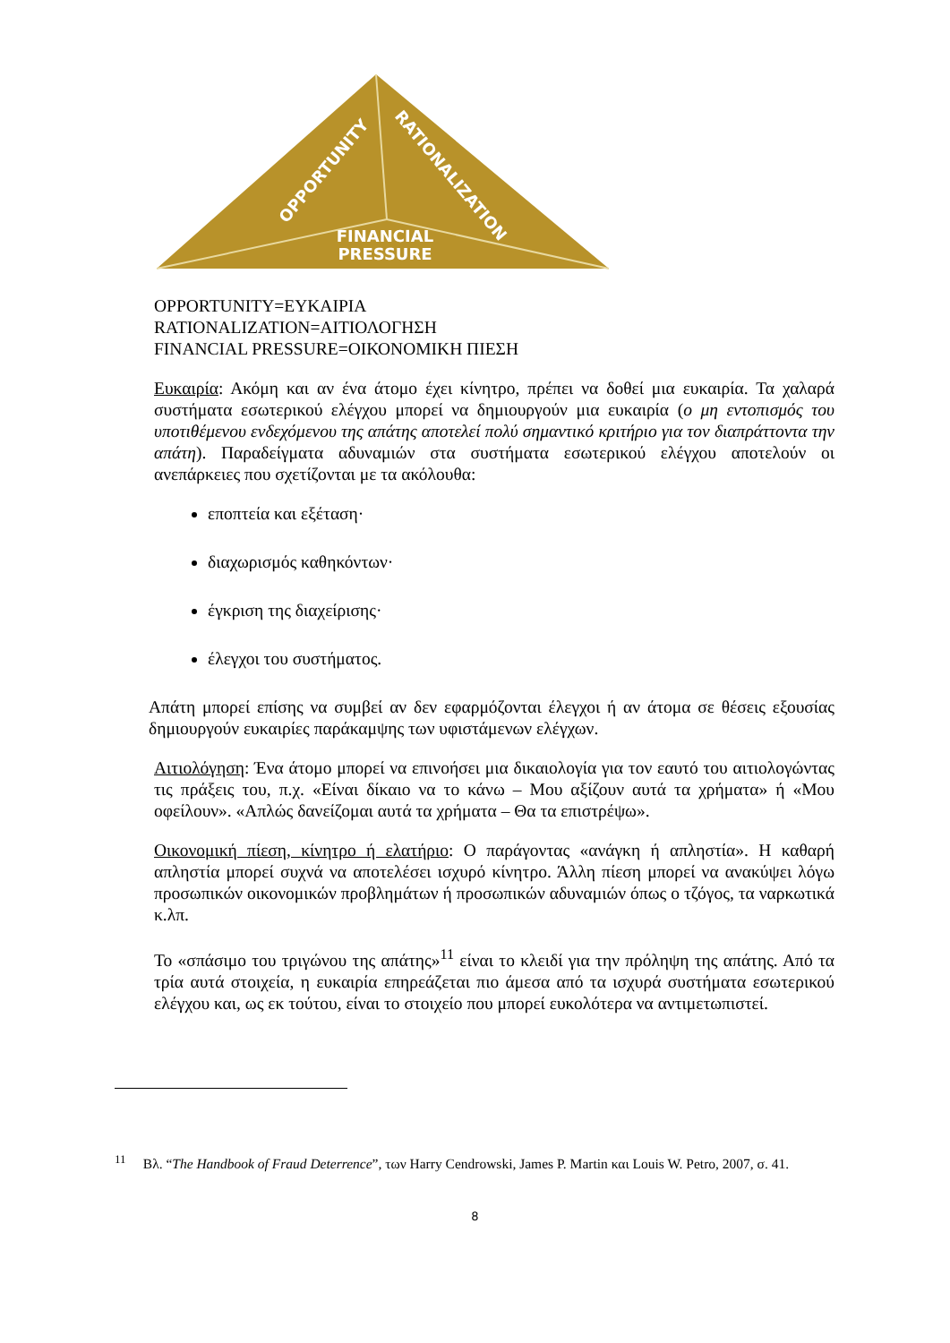OPPORTUNITY
RATIONALIZATION
FINANCIAL
PRESSURE
OPPORTUNITY=ΕΥΚΑΙΡΙΑ
RATIONALIZATION=ΑΙΤΙΟΛΟΓΗΣΗ
FINANCIAL PRESSURE=ΟΙΚΟΝΟΜΙΚΗ ΠΙΕΣΗ
Ευκαιρία: Ακόμη και αν ένα άτομο έχει κίνητρο, πρέπει να δοθεί μια ευκαιρία. Τα χαλαρά συστήματα εσωτερικού ελέγχου μπορεί να δημιουργούν μια ευκαιρία (ο μη εντοπισμός του υποτιθέμενου ενδεχόμενου της απάτης αποτελεί πολύ σημαντικό κριτήριο για τον διαπράττοντα την απάτη). Παραδείγματα αδυναμιών στα συστήματα εσωτερικού ελέγχου αποτελούν οι ανεπάρκειες που σχετίζονται με τα ακόλουθα:
εποπτεία και εξέταση·
διαχωρισμός καθηκόντων·
έγκριση της διαχείρισης·
έλεγχοι του συστήματος.
Απάτη μπορεί επίσης να συμβεί αν δεν εφαρμόζονται έλεγχοι ή αν άτομα σε θέσεις εξουσίας δημιουργούν ευκαιρίες παράκαμψης των υφιστάμενων ελέγχων.
Αιτιολόγηση: Ένα άτομο μπορεί να επινοήσει μια δικαιολογία για τον εαυτό του αιτιολογώντας τις πράξεις του, π.χ. «Είναι δίκαιο να το κάνω – Μου αξίζουν αυτά τα χρήματα» ή «Μου οφείλουν». «Απλώς δανείζομαι αυτά τα χρήματα – Θα τα επιστρέψω».
Οικονομική πίεση, κίνητρο ή ελατήριο: Ο παράγοντας «ανάγκη ή απληστία». Η καθαρή απληστία μπορεί συχνά να αποτελέσει ισχυρό κίνητρο. Άλλη πίεση μπορεί να ανακύψει λόγω προσωπικών οικονομικών προβλημάτων ή προσωπικών αδυναμιών όπως ο τζόγος, τα ναρκωτικά κ.λπ.
Το «σπάσιμο του τριγώνου της απάτης»<sup>11</sup> είναι το κλειδί για την πρόληψη της απάτης. Από τα τρία αυτά στοιχεία, η ευκαιρία επηρεάζεται πιο άμεσα από τα ισχυρά συστήματα εσωτερικού ελέγχου και, ως εκ τούτου, είναι το στοιχείο που μπορεί ευκολότερα να αντιμετωπιστεί.
<sup>11</sup> Βλ. “The Handbook of Fraud Deterrence”, των Harry Cendrowski, James P. Martin και Louis W. Petro, 2007, σ. 41.
8